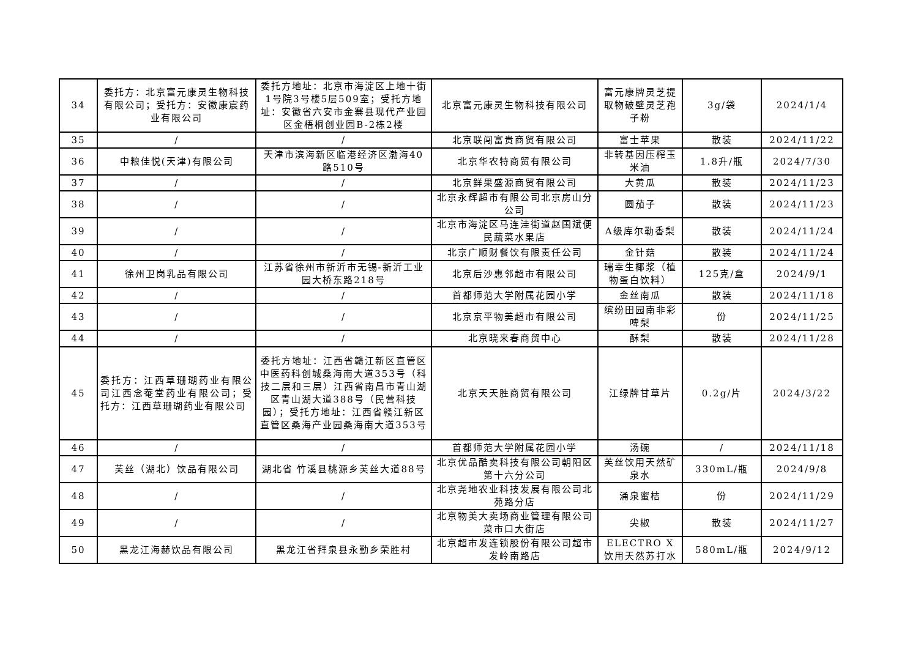| 34 | 委托方：北京富元康灵生物科技有限公司；受托方：安徽康宸药业有限公司 | 委托方地址：北京市海淀区上地十街1号院3号楼5层509室；受托方地址：安徽省六安市金寨县现代产业园区金梧桐创业园B-2栋2楼 | 北京富元康灵生物科技有限公司 | 富元康牌灵芝提取物破壁灵芝孢子粉 | 3g/袋 | 2024/1/4 |
| 35 | / | / | 北京联闯富贵商贸有限公司 | 富士苹果 | 散装 | 2024/11/22 |
| 36 | 中粮佳悦(天津)有限公司 | 天津市滨海新区临港经济区渤海40路510号 | 北京华农特商贸有限公司 | 非转基因压榨玉米油 | 1.8升/瓶 | 2024/7/30 |
| 37 | / | / | 北京鲜果盛源商贸有限公司 | 大黄瓜 | 散装 | 2024/11/23 |
| 38 | / | / | 北京永辉超市有限公司北京房山分公司 | 圆茄子 | 散装 | 2024/11/23 |
| 39 | / | / | 北京市海淀区马连洼街道赵国斌便民蔬菜水果店 | A级库尔勒香梨 | 散装 | 2024/11/24 |
| 40 | / | / | 北京广顺财餐饮有限责任公司 | 金针菇 | 散装 | 2024/11/24 |
| 41 | 徐州卫岗乳品有限公司 | 江苏省徐州市新沂市无锡-新沂工业园大桥东路218号 | 北京后沙惠邻超市有限公司 | 瑞幸生椰浆（植物蛋白饮料） | 125克/盒 | 2024/9/1 |
| 42 | / | / | 首都师范大学附属花园小学 | 金丝南瓜 | 散装 | 2024/11/18 |
| 43 | / | / | 北京京平物美超市有限公司 | 缤纷田园南非彩啤梨 | 份 | 2024/11/25 |
| 44 | / | / | 北京晓来春商贸中心 | 酥梨 | 散装 | 2024/11/28 |
| 45 | 委托方：江西草珊瑚药业有限公司江西念菴堂药业有限公司；受托方：江西草珊瑚药业有限公司 | 委托方地址：江西省赣江新区直管区中医药科创城桑海南大道353号（科技二层和三层）江西省南昌市青山湖区青山湖大道388号（民营科技园）；受托方地址：江西省赣江新区直管区桑海产业园桑海南大道353号 | 北京天天胜商贸有限公司 | 江绿牌甘草片 | 0.2g/片 | 2024/3/22 |
| 46 | / | / | 首都师范大学附属花园小学 | 汤碗 | / | 2024/11/18 |
| 47 | 芙丝（湖北）饮品有限公司 | 湖北省 竹溪县桃源乡芙丝大道88号 | 北京优品酷卖科技有限公司朝阳区第十六分公司 | 芙丝饮用天然矿泉水 | 330mL/瓶 | 2024/9/8 |
| 48 | / | / | 北京尧地农业科技发展有限公司北苑路分店 | 涌泉蜜桔 | 份 | 2024/11/29 |
| 49 | / | / | 北京物美大卖场商业管理有限公司菜市口大街店 | 尖椒 | 散装 | 2024/11/27 |
| 50 | 黑龙江海赫饮品有限公司 | 黑龙江省拜泉县永勤乡荣胜村 | 北京超市发连锁股份有限公司超市发岭南路店 | ELECTRO X 饮用天然苏打水 | 580mL/瓶 | 2024/9/12 |